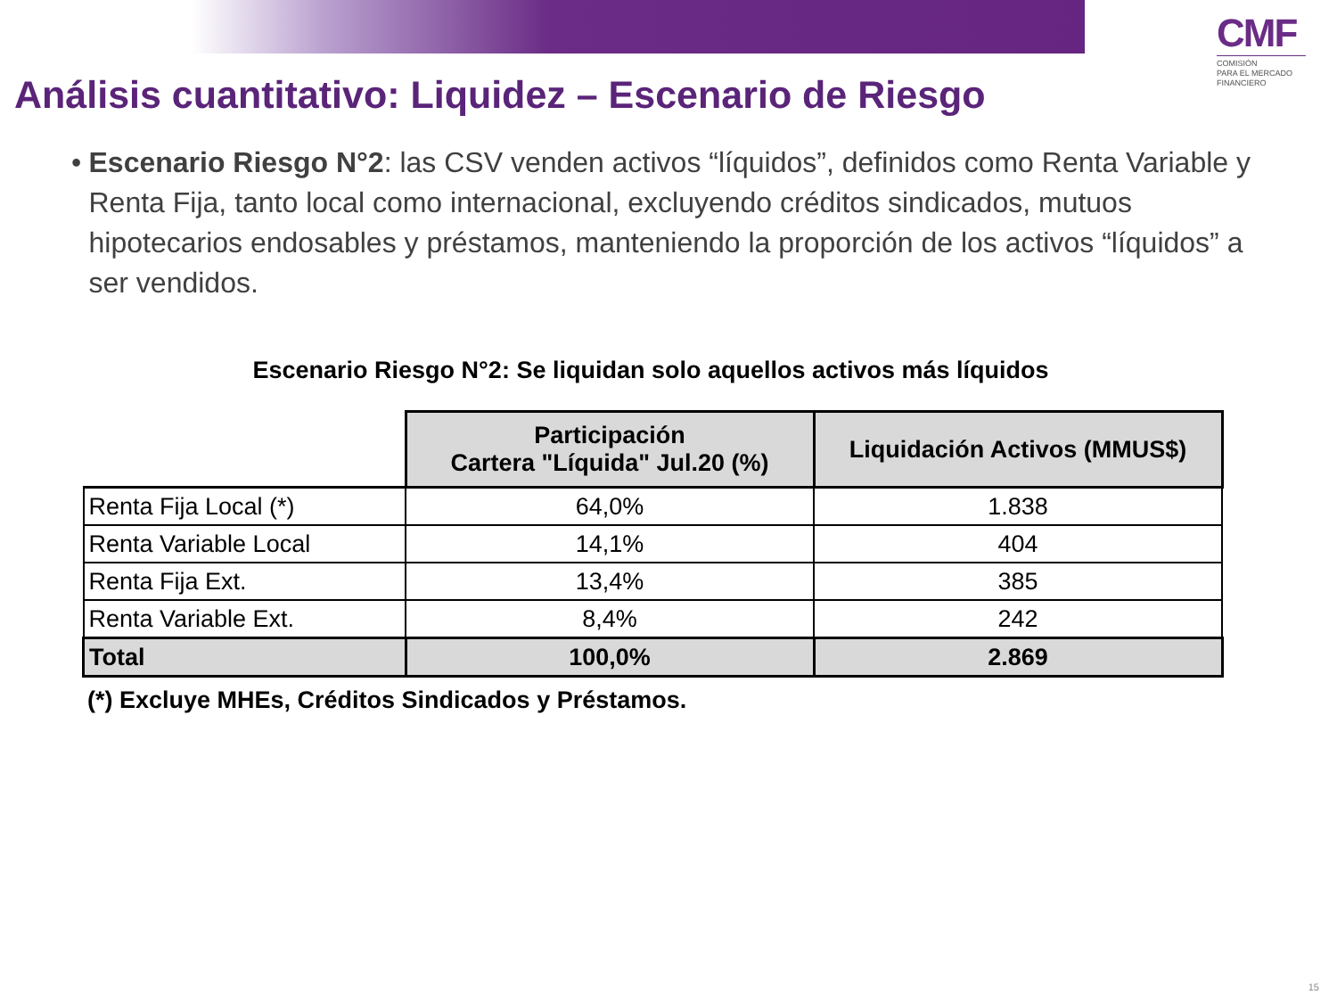CMF
COMISIÓN
PARA EL MERCADO
FINANCIERO
Análisis cuantitativo: Liquidez – Escenario de Riesgo
• Escenario Riesgo N°2: las CSV venden activos “líquidos”, definidos como Renta Variable y Renta Fija, tanto local como internacional, excluyendo créditos sindicados, mutuos hipotecarios endosables y préstamos, manteniendo la proporción de los activos “líquidos” a ser vendidos.
Escenario Riesgo N°2: Se liquidan solo aquellos activos más líquidos
| | Participación Cartera "Líquida" Jul.20 (%) | Liquidación Activos (MMUS$) |
| Renta Fija Local (*) | 64,0% | 1.838 |
| Renta Variable Local | 14,1% | 404 |
| Renta Fija Ext. | 13,4% | 385 |
| Renta Variable Ext. | 8,4% | 242 |
| Total | 100,0% | 2.869 |
(*) Excluye MHEs, Créditos Sindicados y Préstamos.
15